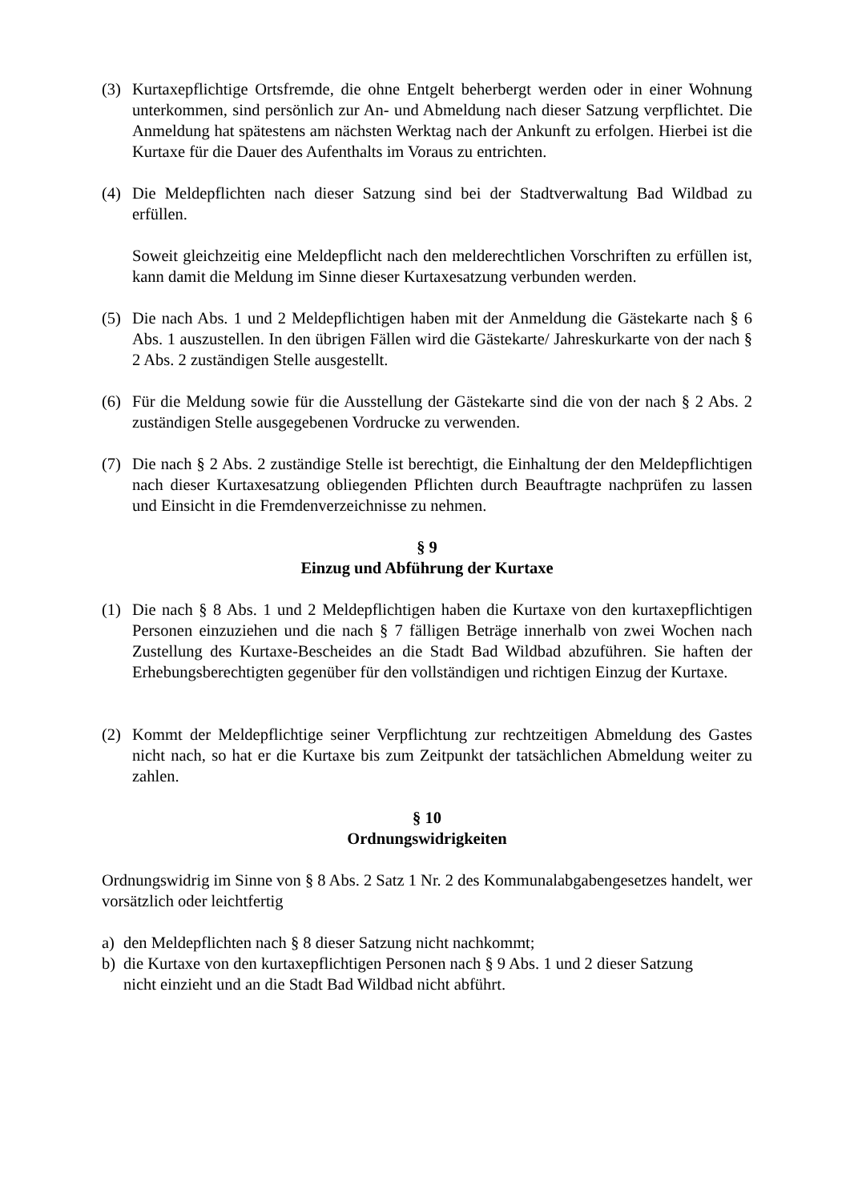(3) Kurtaxepflichtige Ortsfremde, die ohne Entgelt beherbergt werden oder in einer Wohnung unterkommen, sind persönlich zur An- und Abmeldung nach dieser Satzung verpflichtet. Die Anmeldung hat spätestens am nächsten Werktag nach der Ankunft zu erfolgen. Hierbei ist die Kurtaxe für die Dauer des Aufenthalts im Voraus zu entrichten.
(4) Die Meldepflichten nach dieser Satzung sind bei der Stadtverwaltung Bad Wildbad zu erfüllen.
Soweit gleichzeitig eine Meldepflicht nach den melderechtlichen Vorschriften zu erfüllen ist, kann damit die Meldung im Sinne dieser Kurtaxesatzung verbunden werden.
(5) Die nach Abs. 1 und 2 Meldepflichtigen haben mit der Anmeldung die Gästekarte nach § 6 Abs. 1 auszustellen. In den übrigen Fällen wird die Gästekarte/ Jahreskurkarte von der nach § 2 Abs. 2 zuständigen Stelle ausgestellt.
(6) Für die Meldung sowie für die Ausstellung der Gästekarte sind die von der nach § 2 Abs. 2 zuständigen Stelle ausgegebenen Vordrucke zu verwenden.
(7) Die nach § 2 Abs. 2 zuständige Stelle ist berechtigt, die Einhaltung der den Meldepflichtigen nach dieser Kurtaxesatzung obliegenden Pflichten durch Beauftragte nachprüfen zu lassen und Einsicht in die Fremdenverzeichnisse zu nehmen.
§ 9
Einzug und Abführung der Kurtaxe
(1) Die nach § 8 Abs. 1 und 2 Meldepflichtigen haben die Kurtaxe von den kurtaxepflichtigen Personen einzuziehen und die nach § 7 fälligen Beträge innerhalb von zwei Wochen nach Zustellung des Kurtaxe-Bescheides an die Stadt Bad Wildbad abzuführen. Sie haften der Erhebungsberechtigten gegenüber für den vollständigen und richtigen Einzug der Kurtaxe.
(2) Kommt der Meldepflichtige seiner Verpflichtung zur rechtzeitigen Abmeldung des Gastes nicht nach, so hat er die Kurtaxe bis zum Zeitpunkt der tatsächlichen Abmeldung weiter zu zahlen.
§ 10
Ordnungswidrigkeiten
Ordnungswidrig im Sinne von § 8 Abs. 2 Satz 1 Nr. 2 des Kommunalabgabengesetzes handelt, wer vorsätzlich oder leichtfertig
a) den Meldepflichten nach § 8 dieser Satzung nicht nachkommt;
b) die Kurtaxe von den kurtaxepflichtigen Personen nach § 9 Abs. 1 und 2 dieser Satzung
nicht einzieht und an die Stadt Bad Wildbad nicht abführt.